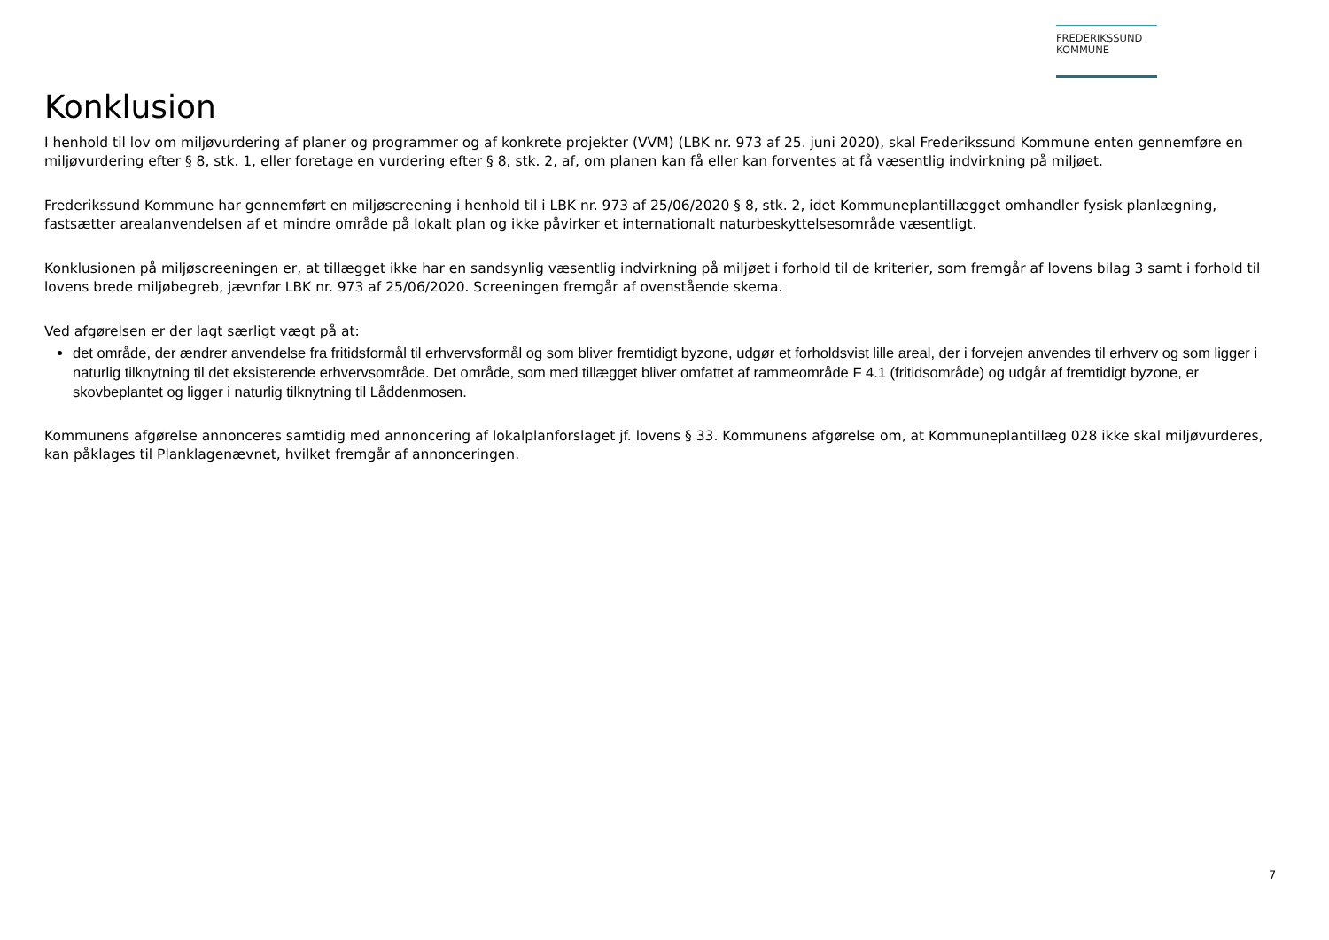FREDERIKSSUND
KOMMUNE
Konklusion
I henhold til lov om miljøvurdering af planer og programmer og af konkrete projekter (VVM) (LBK nr. 973 af 25. juni 2020), skal Frederikssund Kommune enten gennemføre en miljøvurdering efter § 8, stk. 1, eller foretage en vurdering efter § 8, stk. 2, af, om planen kan få eller kan forventes at få væsentlig indvirkning på miljøet.
Frederikssund Kommune har gennemført en miljøscreening i henhold til i LBK nr. 973 af 25/06/2020 § 8, stk. 2, idet Kommuneplantillægget omhandler fysisk planlægning, fastsætter arealanvendelsen af et mindre område på lokalt plan og ikke påvirker et internationalt naturbeskyttelsesområde væsentligt.
Konklusionen på miljøscreeningen er, at tillægget ikke har en sandsynlig væsentlig indvirkning på miljøet i forhold til de kriterier, som fremgår af lovens bilag 3 samt i forhold til lovens brede miljøbegreb, jævnfør LBK nr. 973 af 25/06/2020. Screeningen fremgår af ovenstående skema.
Ved afgørelsen er der lagt særligt vægt på at:
det område, der ændrer anvendelse fra fritidsformål til erhvervsformål og som bliver fremtidigt byzone, udgør et forholdsvist lille areal, der i forvejen anvendes til erhverv og som ligger i naturlig tilknytning til det eksisterende erhvervsområde. Det område, som med tillægget bliver omfattet af rammeområde F 4.1 (fritidsområde) og udgår af fremtidigt byzone, er skovbeplantet og ligger i naturlig tilknytning til Låddenmosen.
Kommunens afgørelse annonceres samtidig med annoncering af lokalplanforslaget jf. lovens § 33. Kommunens afgørelse om, at Kommuneplantillæg 028 ikke skal miljøvurderes, kan påklages til Planklagenævnet, hvilket fremgår af annonceringen.
7